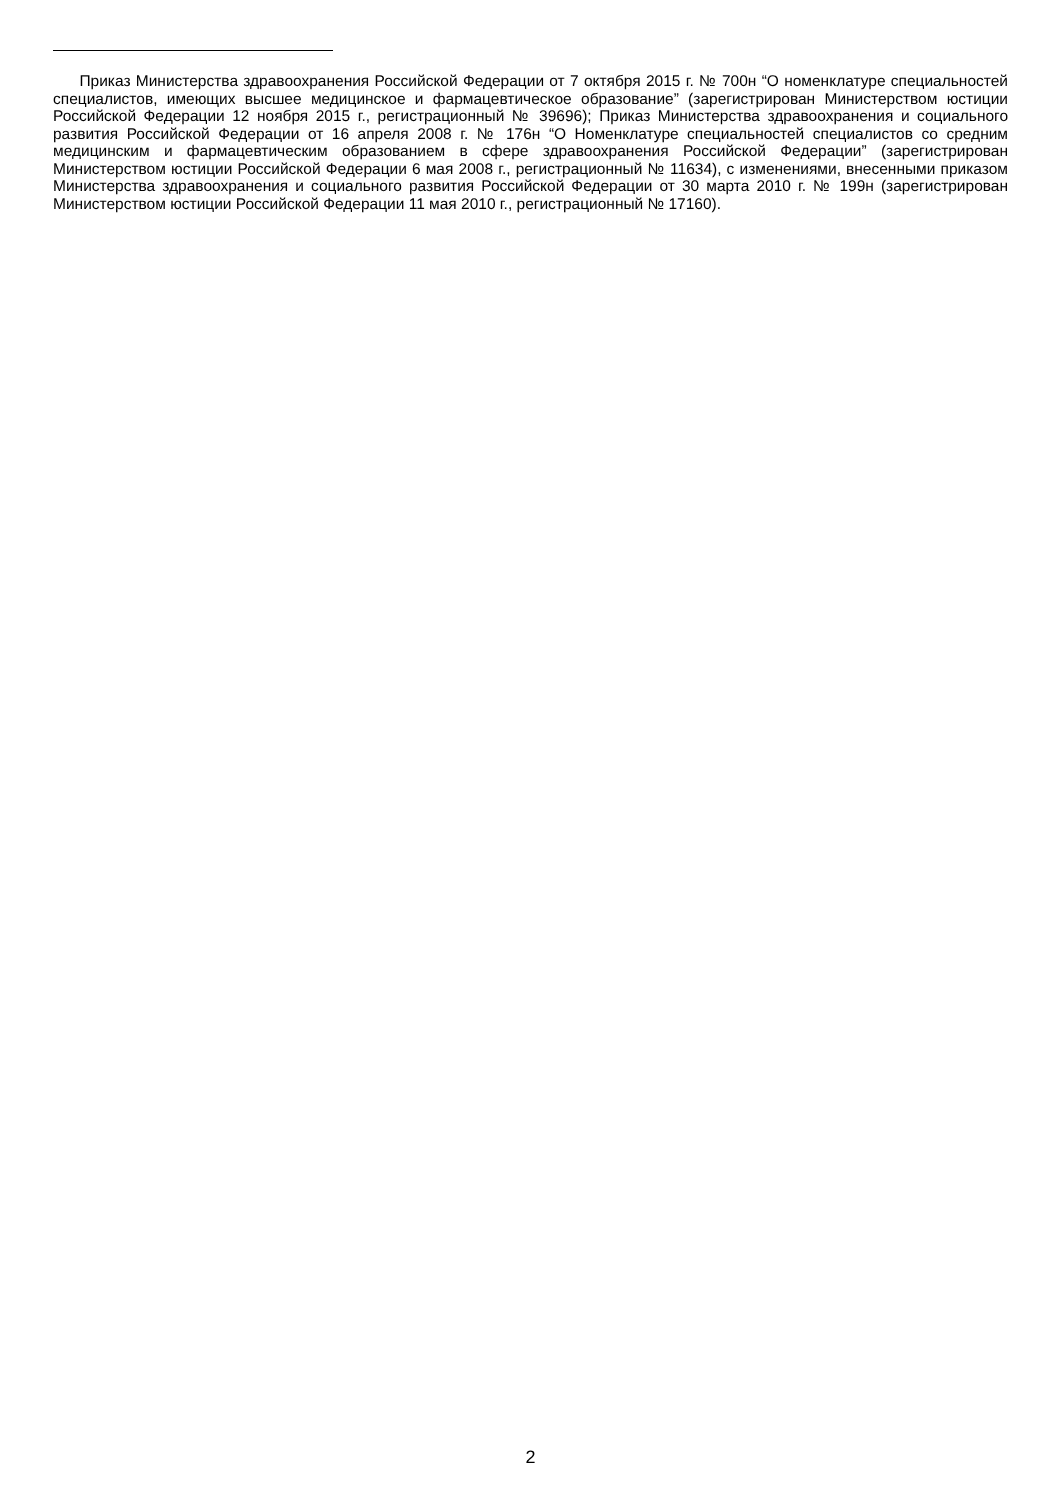Приказ Министерства здравоохранения Российской Федерации от 7 октября 2015 г. № 700н “О номенклатуре специальностей специалистов, имеющих высшее медицинское и фармацевтическое образование” (зарегистрирован Министерством юстиции Российской Федерации 12 ноября 2015 г., регистрационный № 39696); Приказ Министерства здравоохранения и социального развития Российской Федерации от 16 апреля 2008 г. № 176н “О Номенклатуре специальностей специалистов со средним медицинским и фармацевтическим образованием в сфере здравоохранения Российской Федерации” (зарегистрирован Министерством юстиции Российской Федерации 6 мая 2008 г., регистрационный № 11634), с изменениями, внесенными приказом Министерства здравоохранения и социального развития Российской Федерации от 30 марта 2010 г. № 199н (зарегистрирован Министерством юстиции Российской Федерации 11 мая 2010 г., регистрационный № 17160).
2